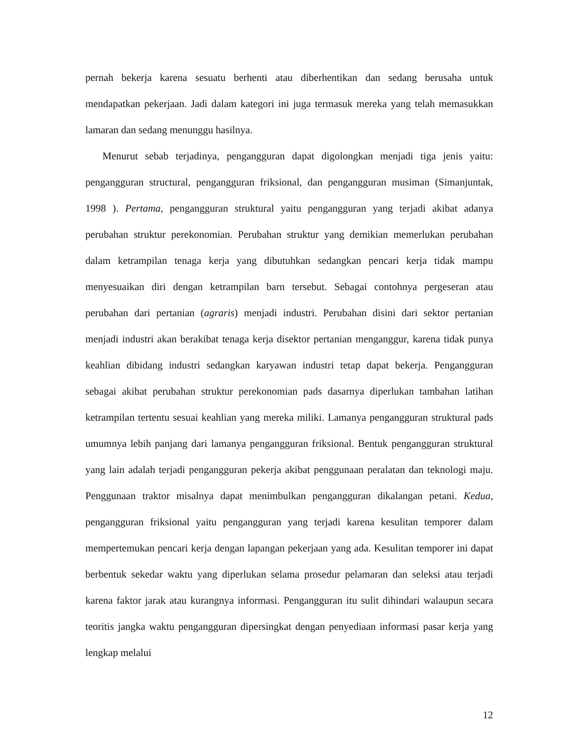pernah bekerja karena sesuatu berhenti atau diberhentikan dan sedang berusaha untuk mendapatkan pekerjaan. Jadi dalam kategori ini juga termasuk mereka yang telah memasukkan lamaran dan sedang menunggu hasilnya.
Menurut sebab terjadinya, pengangguran dapat digolongkan menjadi tiga jenis yaitu: pengangguran structural, pengangguran friksional, dan pengangguran musiman (Simanjuntak, 1998 ). Pertama, pengangguran struktural yaitu pengangguran yang terjadi akibat adanya perubahan struktur perekonomian. Perubahan struktur yang demikian memerlukan perubahan dalam ketrampilan tenaga kerja yang dibutuhkan sedangkan pencari kerja tidak mampu menyesuaikan diri dengan ketrampilan barn tersebut. Sebagai contohnya pergeseran atau perubahan dari pertanian (agraris) menjadi industri. Perubahan disini dari sektor pertanian menjadi industri akan berakibat tenaga kerja disektor pertanian menganggur, karena tidak punya keahlian dibidang industri sedangkan karyawan industri tetap dapat bekerja. Pengangguran sebagai akibat perubahan struktur perekonomian pads dasarnya diperlukan tambahan latihan ketrampilan tertentu sesuai keahlian yang mereka miliki. Lamanya pengangguran struktural pads umumnya lebih panjang dari lamanya pengangguran friksional. Bentuk pengangguran struktural yang lain adalah terjadi pengangguran pekerja akibat penggunaan peralatan dan teknologi maju. Penggunaan traktor misalnya dapat menimbulkan pengangguran dikalangan petani. Kedua, pengangguran friksional yaitu pengangguran yang terjadi karena kesulitan temporer dalam mempertemukan pencari kerja dengan lapangan pekerjaan yang ada. Kesulitan temporer ini dapat berbentuk sekedar waktu yang diperlukan selama prosedur pelamaran dan seleksi atau terjadi karena faktor jarak atau kurangnya informasi. Pengangguran itu sulit dihindari walaupun secara teoritis jangka waktu pengangguran dipersingkat dengan penyediaan informasi pasar kerja yang lengkap melalui
12